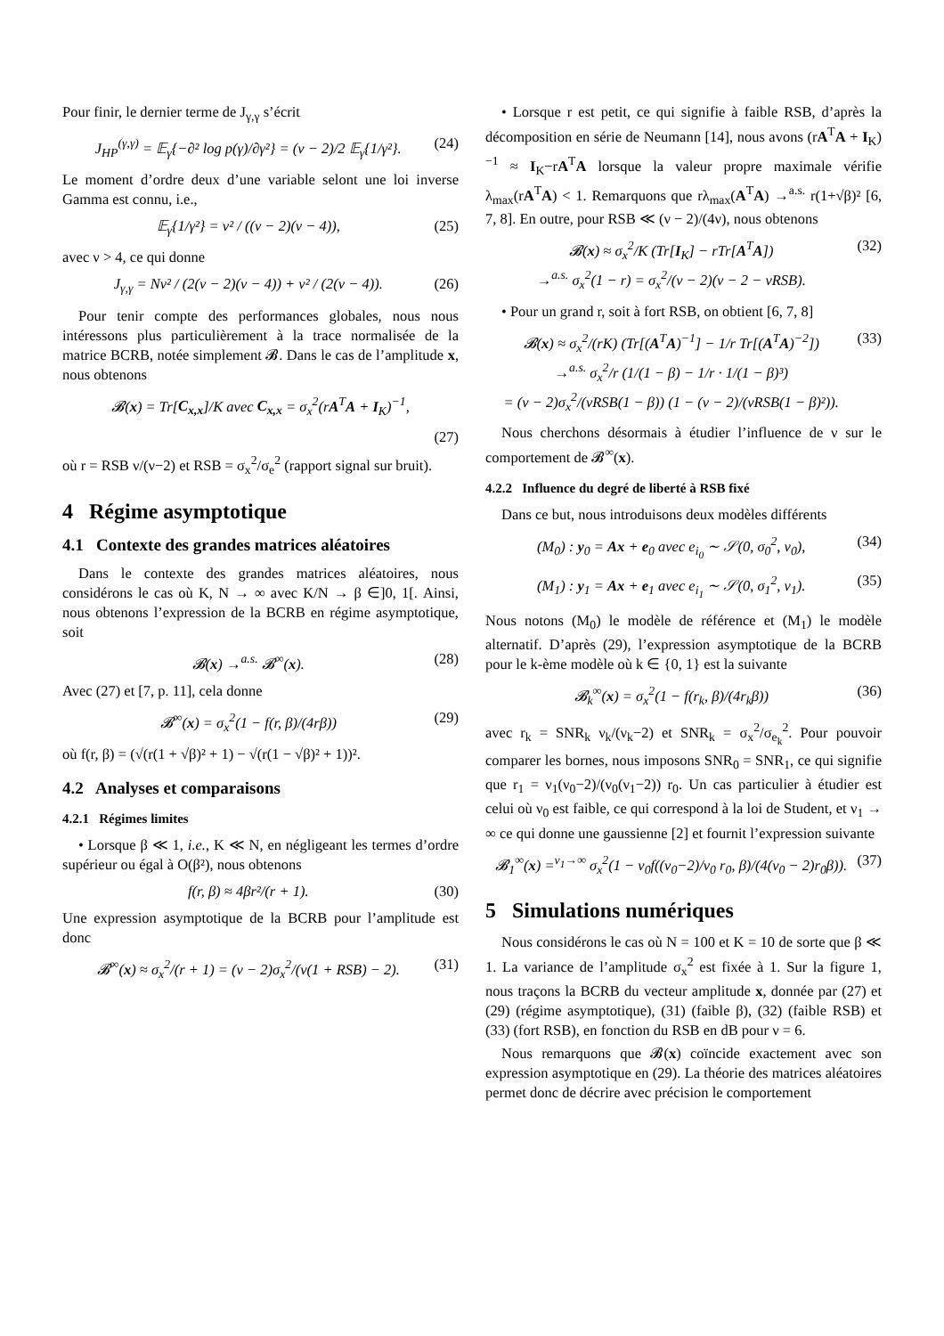Pour finir, le dernier terme de J<sub>γ,γ</sub> s’écrit
J<sub>HP</sub><sup>(γ,γ)</sup> = 𝔼<sub>γ</sub>{−∂² log p(γ)/∂γ²} = (ν − 2)/2 𝔼<sub>γ</sub>{1/γ²}. (24)
Le moment d’ordre deux d’une variable selont une loi inverse Gamma est connu, i.e.,
𝔼<sub>γ</sub>{1/γ²} = ν² / ((ν − 2)(ν − 4)), (25)
avec ν > 4, ce qui donne
J<sub>γ,γ</sub> = Nν² / (2(ν − 2)(ν − 4)) + ν² / (2(ν − 4)). (26)
Pour tenir compte des performances globales, nous nous intéressons plus particulièrement à la trace normalisée de la matrice BCRB, notée simplement 𝓑. Dans le cas de l’amplitude x, nous obtenons
𝓑(x) = Tr[C<sub>x,x</sub>]/K avec C<sub>x,x</sub> = σ<sub>x</sub><sup>2</sup>(rA<sup>T</sup>A + I<sub>K</sub>)<sup>−1</sup>,
(27)
où r = RSB ν/(ν−2) et RSB = σ<sub>x</sub><sup>2</sup>/σ<sub>e</sub><sup>2</sup> (rapport signal sur bruit).
4 Régime asymptotique
4.1 Contexte des grandes matrices aléatoires
Dans le contexte des grandes matrices aléatoires, nous considérons le cas où K, N → ∞ avec K/N → β ∈]0, 1[. Ainsi, nous obtenons l’expression de la BCRB en régime asymptotique, soit
𝓑(x) →<sup>a.s.</sup> 𝓑<sup>∞</sup>(x). (28)
Avec (27) et [7, p. 11], cela donne
𝓑<sup>∞</sup>(x) = σ<sub>x</sub><sup>2</sup>(1 − f(r, β)/(4rβ)) (29)
où f(r, β) = (√(r(1 + √β)² + 1) − √(r(1 − √β)² + 1))².
4.2 Analyses et comparaisons
4.2.1 Régimes limites
• Lorsque β ≪ 1, i.e., K ≪ N, en négligeant les termes d’ordre supérieur ou égal à O(β²), nous obtenons
f(r, β) ≈ 4βr²/(r + 1). (30)
Une expression asymptotique de la BCRB pour l’amplitude est donc
𝓑<sup>∞</sup>(x) ≈ σ<sub>x</sub><sup>2</sup>/(r + 1) = (ν − 2)σ<sub>x</sub><sup>2</sup>/(ν(1 + RSB) − 2). (31)
• Lorsque r est petit, ce qui signifie à faible RSB, d’après la décomposition en série de Neumann [14], nous avons (rA<sup>T</sup>A + I<sub>K</sub>)<sup>−1</sup> ≈ I<sub>K</sub>−rA<sup>T</sup>A lorsque la valeur propre maximale vérifie λ<sub>max</sub>(rA<sup>T</sup>A) < 1. Remarquons que rλ<sub>max</sub>(A<sup>T</sup>A) →<sup>a.s.</sup> r(1+√β)² [6, 7, 8]. En outre, pour RSB ≪ (ν − 2)/(4ν), nous obtenons
𝓑(x) ≈ σ<sub>x</sub><sup>2</sup>/K (Tr[I<sub>K</sub>] − rTr[A<sup>T</sup>A])
→<sup>a.s.</sup> σ<sub>x</sub><sup>2</sup>(1 − r) = σ<sub>x</sub><sup>2</sup>/(ν − 2)(ν − 2 − νRSB). (32)
• Pour un grand r, soit à fort RSB, on obtient [6, 7, 8]
𝓑(x) ≈ σ<sub>x</sub><sup>2</sup>/(rK) (Tr[(A<sup>T</sup>A)<sup>−1</sup>] − 1/r Tr[(A<sup>T</sup>A)<sup>−2</sup>])
→<sup>a.s.</sup> σ<sub>x</sub><sup>2</sup>/r (1/(1 − β) − 1/r · 1/(1 − β)³)
= (ν − 2)σ<sub>x</sub><sup>2</sup>/(νRSB(1 − β)) (1 − (ν − 2)/(νRSB(1 − β)²)). (33)
Nous cherchons désormais à étudier l’influence de ν sur le comportement de 𝓑<sup>∞</sup>(x).
4.2.2 Influence du degré de liberté à RSB fixé
Dans ce but, nous introduisons deux modèles différents
(M<sub>0</sub>) : y<sub>0</sub> = Ax + e<sub>0</sub> avec e<sub>i<sub>0</sub></sub> ∼ 𝒮(0, σ<sub>0</sub><sup>2</sup>, ν<sub>0</sub>), (34)
(M<sub>1</sub>) : y<sub>1</sub> = Ax + e<sub>1</sub> avec e<sub>i<sub>1</sub></sub> ∼ 𝒮(0, σ<sub>1</sub><sup>2</sup>, ν<sub>1</sub>). (35)
Nous notons (M<sub>0</sub>) le modèle de référence et (M<sub>1</sub>) le modèle alternatif. D’après (29), l’expression asymptotique de la BCRB pour le k-ème modèle où k ∈ {0, 1} est la suivante
𝓑<sub>k</sub><sup>∞</sup>(x) = σ<sub>x</sub><sup>2</sup>(1 − f(r<sub>k</sub>, β)/(4r<sub>k</sub>β)) (36)
avec r<sub>k</sub> = SNR<sub>k</sub> ν<sub>k</sub>/(ν<sub>k</sub>−2) et SNR<sub>k</sub> = σ<sub>x</sub><sup>2</sup>/σ<sub>e<sub>k</sub></sub><sup>2</sup>. Pour pouvoir comparer les bornes, nous imposons SNR<sub>0</sub> = SNR<sub>1</sub>, ce qui signifie que r<sub>1</sub> = ν<sub>1</sub>(ν<sub>0</sub>−2)/(ν<sub>0</sub>(ν<sub>1</sub>−2)) r<sub>0</sub>. Un cas particulier à étudier est celui où ν<sub>0</sub> est faible, ce qui correspond à la loi de Student, et ν<sub>1</sub> → ∞ ce qui donne une gaussienne [2] et fournit l’expression suivante
𝓑<sub>1</sub><sup>∞</sup>(x) =<sup>ν<sub>1</sub>→∞</sup> σ<sub>x</sub><sup>2</sup>(1 − ν<sub>0</sub>f((ν<sub>0</sub>−2)/ν<sub>0</sub> r<sub>0</sub>, β)/(4(ν<sub>0</sub> − 2)r<sub>0</sub>β)). (37)
5 Simulations numériques
Nous considérons le cas où N = 100 et K = 10 de sorte que β ≪ 1. La variance de l’amplitude σ<sub>x</sub><sup>2</sup> est fixée à 1. Sur la figure 1, nous traçons la BCRB du vecteur amplitude x, donnée par (27) et (29) (régime asymptotique), (31) (faible β), (32) (faible RSB) et (33) (fort RSB), en fonction du RSB en dB pour ν = 6.
Nous remarquons que 𝓑(x) coïncide exactement avec son expression asymptotique en (29). La théorie des matrices aléatoires permet donc de décrire avec précision le comportement